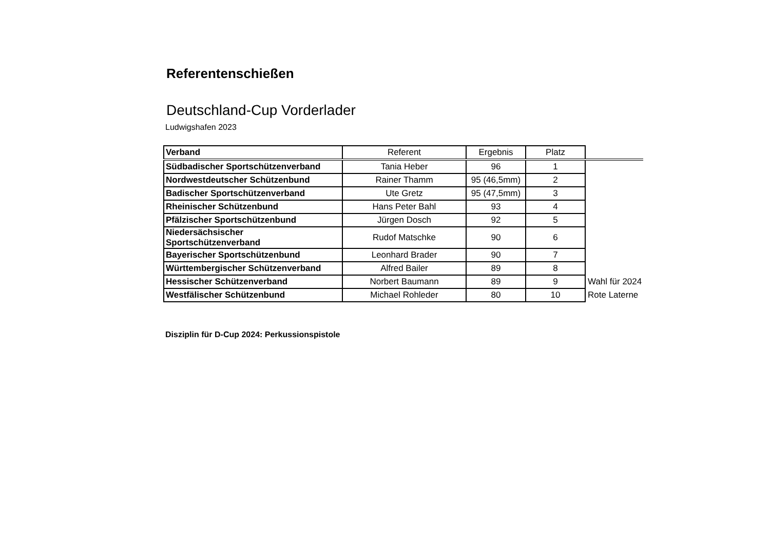Referentenschießen
Deutschland-Cup Vorderlader
Ludwigshafen 2023
| Verband | Referent | Ergebnis | Platz | |
| Südbadischer Sportschützenverband | Tania Heber | 96 | 1 | |
| Nordwestdeutscher Schützenbund | Rainer Thamm | 95 (46,5mm) | 2 | |
| Badischer Sportschützenverband | Ute Gretz | 95 (47,5mm) | 3 | |
| Rheinischer Schützenbund | Hans Peter Bahl | 93 | 4 | |
| Pfälzischer Sportschützenbund | Jürgen Dosch | 92 | 5 | |
| Niedersächsischer Sportschützenverband | Rudof Matschke | 90 | 6 | |
| Bayerischer Sportschützenbund | Leonhard Brader | 90 | 7 | |
| Württembergischer Schützenverband | Alfred Bailer | 89 | 8 | |
| Hessischer Schützenverband | Norbert Baumann | 89 | 9 | Wahl für 2024 |
| Westfälischer Schützenbund | Michael Rohleder | 80 | 10 | Rote Laterne |
Disziplin für D-Cup 2024: Perkussionspistole